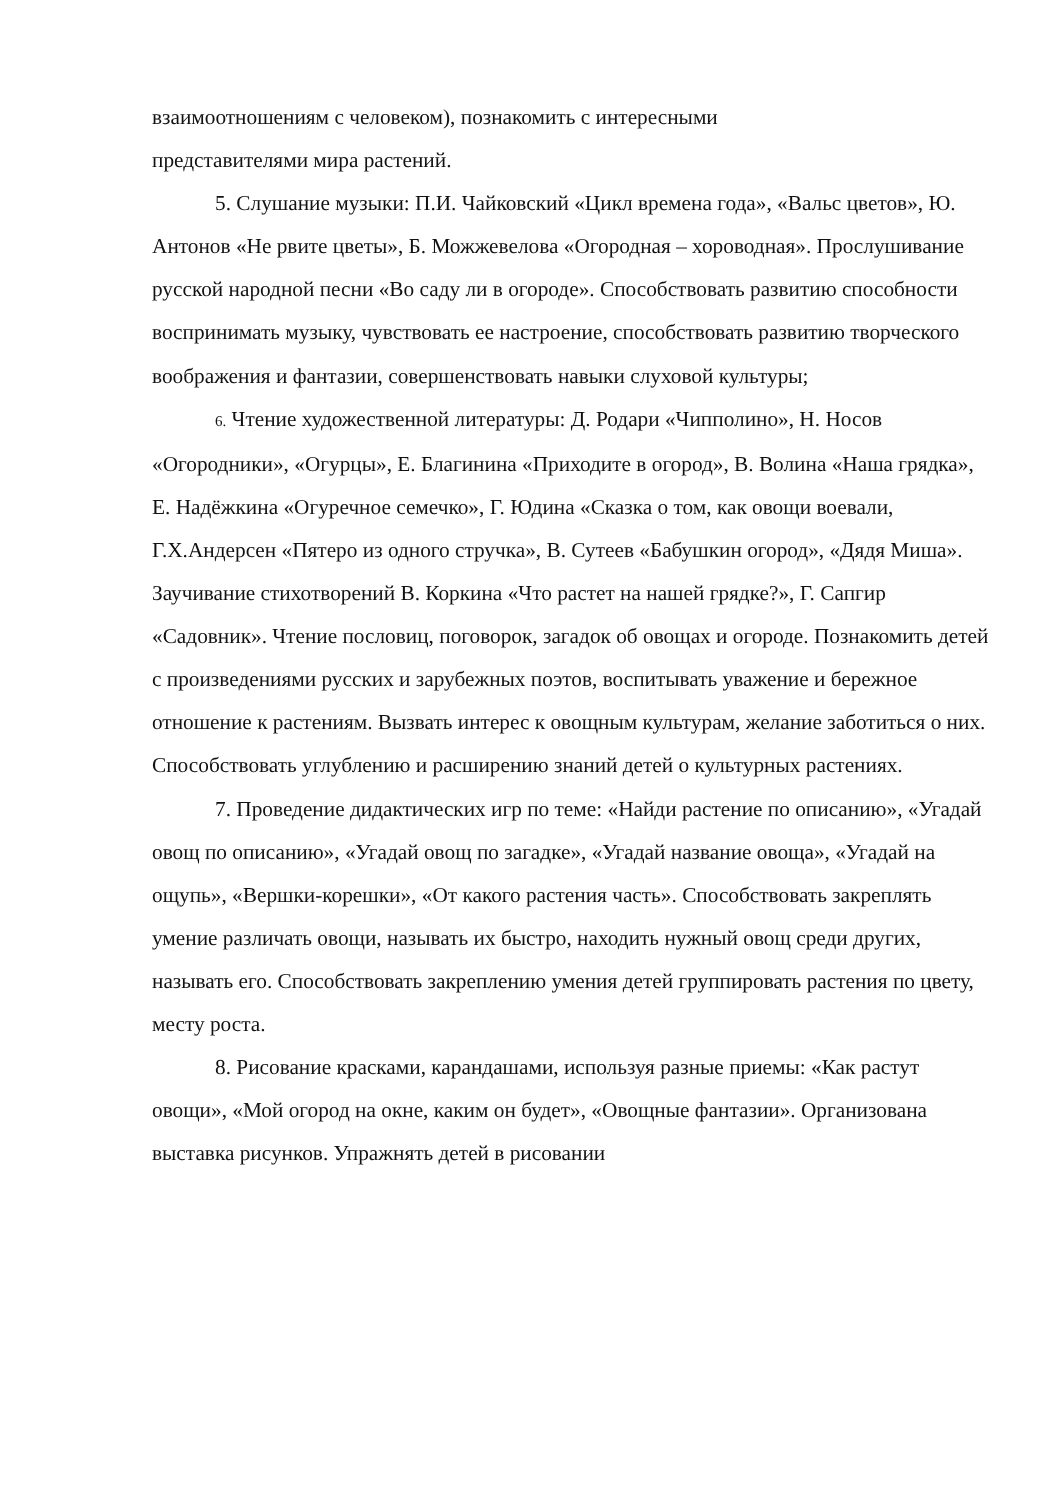взаимоотношениям с человеком), познакомить с интересными
представителями мира растений.
5. Слушание музыки: П.И. Чайковский «Цикл времена года», «Вальс цветов», Ю. Антонов «Не рвите цветы», Б. Можжевелова «Огородная – хороводная». Прослушивание русской народной песни «Во саду ли в огороде». Способствовать развитию способности воспринимать музыку, чувствовать ее настроение, способствовать развитию творческого воображения и фантазии, совершенствовать навыки слуховой культуры;
6. Чтение художественной литературы: Д. Родари «Чипполино», Н. Носов «Огородники», «Огурцы», Е. Благинина «Приходите в огород», В. Волина «Наша грядка», Е. Надёжкина «Огуречное семечко», Г. Юдина «Сказка о том, как овощи воевали, Г.Х.Андерсен «Пятеро из одного стручка», В. Сутеев «Бабушкин огород», «Дядя Миша». Заучивание стихотворений В. Коркина «Что растет на нашей грядке?», Г. Сапгир «Садовник». Чтение пословиц, поговорок, загадок об овощах и огороде. Познакомить детей с произведениями русских и зарубежных поэтов, воспитывать уважение и бережное отношение к растениям. Вызвать интерес к овощным культурам, желание заботиться о них. Способствовать углублению и расширению знаний детей о культурных растениях.
7. Проведение дидактических игр по теме: «Найди растение по описанию», «Угадай овощ по описанию», «Угадай овощ по загадке», «Угадай название овоща», «Угадай на ощупь», «Вершки-корешки», «От какого растения часть». Способствовать закреплять умение различать овощи, называть их быстро, находить нужный овощ среди других, называть его. Способствовать закреплению умения детей группировать растения по цвету, месту роста.
8. Рисование красками, карандашами, используя разные приемы: «Как растут овощи», «Мой огород на окне, каким он будет», «Овощные фантазии». Организована выставка рисунков. Упражнять детей в рисовании